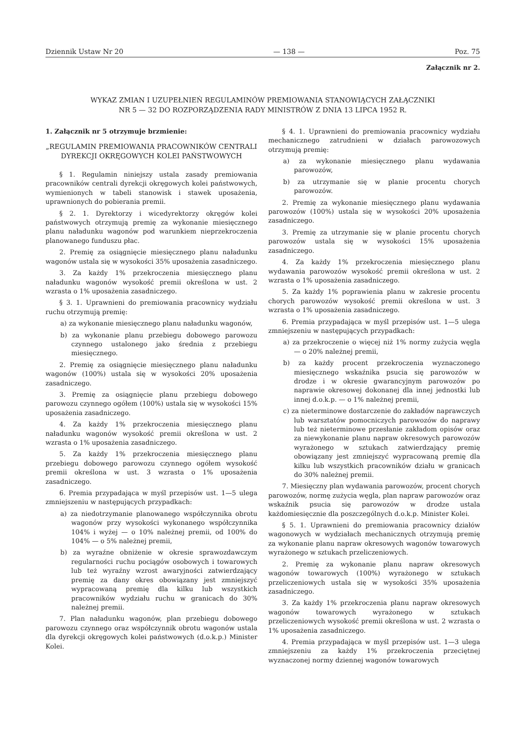Dziennik Ustaw Nr 20 — 138 — Poz. 75
Załącznik nr 2.
WYKAZ ZMIAN I UZUPEŁNIEŃ REGULAMINÓW PREMIOWANIA STANOWIĄCYCH ZAŁĄCZNIKI
NR 5 — 32 DO ROZPORZĄDZENIA RADY MINISTRÓW Z DNIA 13 LIPCA 1952 R.
1. Załącznik nr 5 otrzymuje brzmienie:
„REGULAMIN PREMIOWANIA PRACOWNIKÓW CENTRALI DYREKCJI OKRĘGOWYCH KOLEI PAŃSTWOWYCH
§ 1. Regulamin niniejszy ustala zasady premiowania pracowników centrali dyrekcji okręgowych kolei państwowych, wymienionych w tabeli stanowisk i stawek uposażenia, uprawnionych do pobierania premii.
§ 2. 1. Dyrektorzy i wicedyrektorzy okręgów kolei państwowych otrzymują premię za wykonanie miesięcznego planu naładunku wagonów pod warunkiem nieprzekroczenia planowanego funduszu płac.
2. Premię za osiągnięcie miesięcznego planu naładunku wagonów ustala się w wysokości 35% uposażenia zasadniczego.
3. Za każdy 1% przekroczenia miesięcznego planu naładunku wagonów wysokość premii określona w ust. 2 wzrasta o 1% uposażenia zasadniczego.
§ 3. 1. Uprawnieni do premiowania pracownicy wydziału ruchu otrzymują premię:
a) za wykonanie miesięcznego planu naładunku wagonów,
b) za wykonanie planu przebiegu dobowego parowozu czynnego ustalonego jako średnia z przebiegu miesięcznego.
2. Premię za osiągnięcie miesięcznego planu naładunku wagonów (100%) ustala się w wysokości 20% uposażenia zasadniczego.
3. Premię za osiągnięcie planu przebiegu dobowego parowozu czynnego ogółem (100%) ustala się w wysokości 15% uposażenia zasadniczego.
4. Za każdy 1% przekroczenia miesięcznego planu naładunku wagonów wysokość premii określona w ust. 2 wzrasta o 1% uposażenia zasadniczego.
5. Za każdy 1% przekroczenia miesięcznego planu przebiegu dobowego parowozu czynnego ogółem wysokość premii określona w ust. 3 wzrasta o 1% uposażenia zasadniczego.
6. Premia przypadająca w myśl przepisów ust. 1—5 ulega zmniejszeniu w następujących przypadkach:
a) za niedotrzymanie planowanego współczynnika obrotu wagonów przy wysokości wykonanego współczynnika 104% i wyżej — o 10% należnej premii, od 100% do 104% — o 5% należnej premii,
b) za wyraźne obniżenie w okresie sprawozdawczym regularności ruchu pociągów osobowych i towarowych lub też wyraźny wzrost awaryjności zatwierdzający premię za dany okres obowiązany jest zmniejszyć wypracowaną premię dla kilku lub wszystkich pracowników wydziału ruchu w granicach do 30% należnej premii.
7. Plan naładunku wagonów, plan przebiegu dobowego parowozu czynnego oraz współczynnik obrotu wagonów ustala dla dyrekcji okręgowych kolei państwowych (d.o.k.p.) Minister Kolei.
§ 4. 1. Uprawnieni do premiowania pracownicy wydziału mechanicznego zatrudnieni w działach parowozowych otrzymują premię:
a) za wykonanie miesięcznego planu wydawania parowozów,
b) za utrzymanie się w planie procentu chorych parowozów.
2. Premię za wykonanie miesięcznego planu wydawania parowozów (100%) ustala się w wysokości 20% uposażenia zasadniczego.
3. Premię za utrzymanie się w planie procentu chorych parowozów ustala się w wysokości 15% uposażenia zasadniczego.
4. Za każdy 1% przekroczenia miesięcznego planu wydawania parowozów wysokość premii określona w ust. 2 wzrasta o 1% uposażenia zasadniczego.
5. Za każdy 1% poprawienia planu w zakresie procentu chorych parowozów wysokość premii określona w ust. 3 wzrasta o 1% uposażenia zasadniczego.
6. Premia przypadająca w myśl przepisów ust. 1—5 ulega zmniejszeniu w następujących przypadkach:
a) za przekroczenie o więcej niż 1% normy zużycia węgla — o 20% należnej premii,
b) za każdy procent przekroczenia wyznaczonego miesięcznego wskaźnika psucia się parowozów w drodze i w okresie gwarancyjnym parowozów po naprawie okresowej dokonanej dla innej jednostki lub innej d.o.k.p. — o 1% należnej premii,
c) za nieterminowe dostarczenie do zakładów naprawczych lub warsztatów pomocniczych parowozów do naprawy lub też nieterminowe przesłanie zakładom opisów oraz za niewykonanie planu napraw okresowych parowozów wyrażonego w sztukach zatwierdzający premię obowiązany jest zmniejszyć wypracowaną premię dla kilku lub wszystkich pracowników działu w granicach do 30% należnej premii.
7. Miesięczny plan wydawania parowozów, procent chorych parowozów, normę zużycia węgla, plan napraw parowozów oraz wskaźnik psucia się parowozów w drodze ustala każdomiesięcznie dla poszczególnych d.o.k.p. Minister Kolei.
§ 5. 1. Uprawnieni do premiowania pracownicy działów wagonowych w wydziałach mechanicznych otrzymują premię za wykonanie planu napraw okresowych wagonów towarowych wyrażonego w sztukach przeliczeniowych.
2. Premię za wykonanie planu napraw okresowych wagonów towarowych (100%) wyrażonego w sztukach przeliczeniowych ustala się w wysokości 35% uposażenia zasadniczego.
3. Za każdy 1% przekroczenia planu napraw okresowych wagonów towarowych wyrażonego w sztukach przeliczeniowych wysokość premii określona w ust. 2 wzrasta o 1% uposażenia zasadniczego.
4. Premia przypadająca w myśl przepisów ust. 1—3 ulega zmniejszeniu za każdy 1% przekroczenia przeciętnej wyznaczonej normy dziennej wagonów towarowych